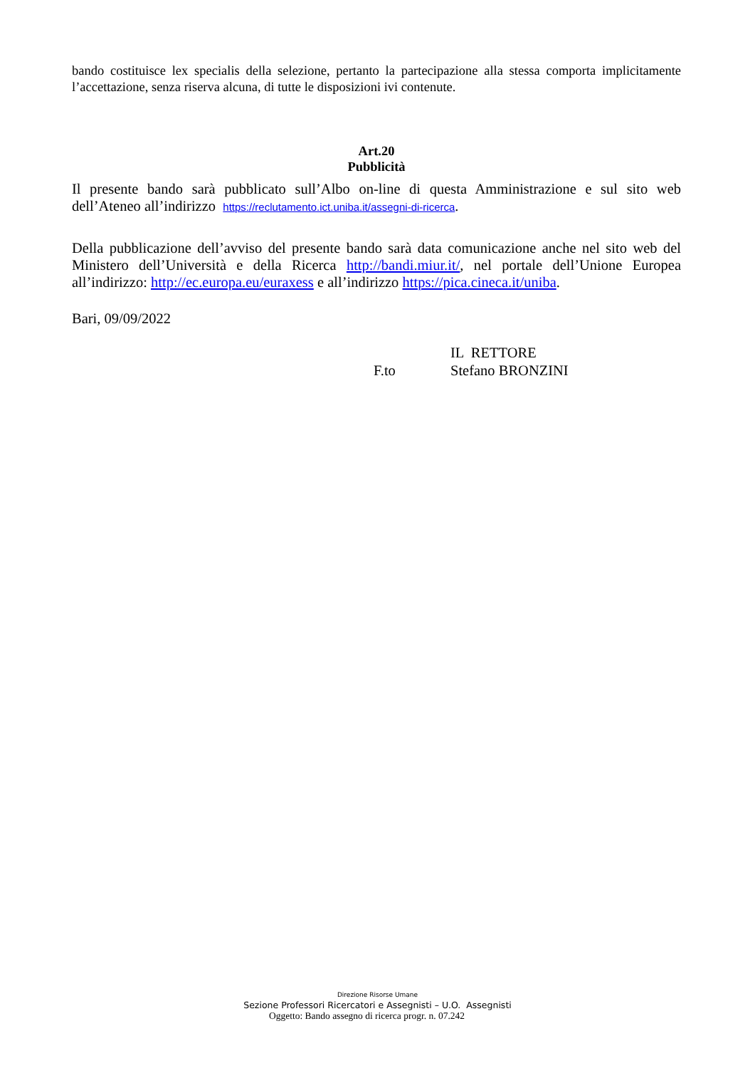bando costituisce lex specialis della selezione, pertanto la partecipazione alla stessa comporta implicitamente l’accettazione, senza riserva alcuna, di tutte le disposizioni ivi contenute.
Art.20
Pubblicità
Il presente bando sarà pubblicato sull’Albo on-line di questa Amministrazione e sul sito web dell’Ateneo all’indirizzo https://reclutamento.ict.uniba.it/assegni-di-ricerca.
Della pubblicazione dell’avviso del presente bando sarà data comunicazione anche nel sito web del Ministero dell’Università e della Ricerca http://bandi.miur.it/, nel portale dell’Unione Europea all’indirizzo: http://ec.europa.eu/euraxess e all’indirizzo https://pica.cineca.it/uniba.
Bari, 09/09/2022
IL RETTORE
F.to Stefano BRONZINI
Direzione Risorse Umane
Sezione Professori Ricercatori e Assegnisti – U.O. Assegnisti
Oggetto: Bando assegno di ricerca progr. n. 07.242